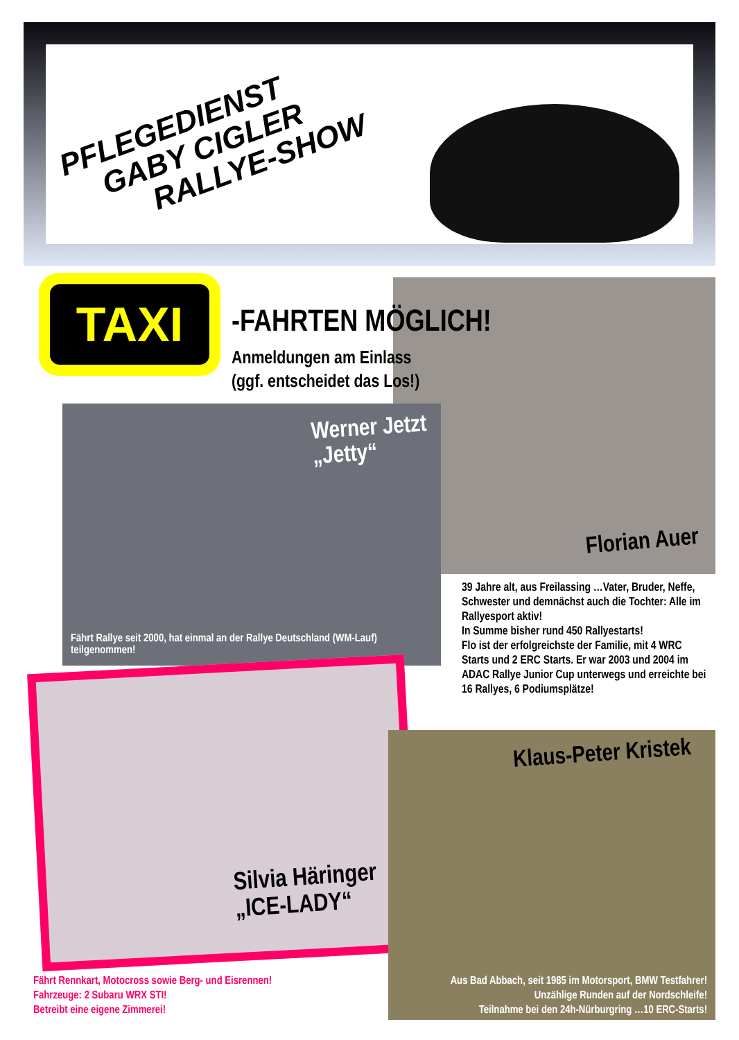PFLEGEDIENST
GABY CIGLER
RALLYE-SHOW
TAXI
-FAHRTEN MÖGLICH!
Anmeldungen am Einlass
(ggf. entscheidet das Los!)
Werner Jetzt
„Jetty“
Fährt Rallye seit 2000, hat einmal an der Rallye Deutschland (WM-Lauf) teilgenommen!
Florian Auer
39 Jahre alt, aus Freilassing …Vater, Bruder, Neffe, Schwester und demnächst auch die Tochter: Alle im Rallyesport aktiv!
In Summe bisher rund 450 Rallyestarts!
Flo ist der erfolgreichste der Familie, mit 4 WRC Starts und 2 ERC Starts. Er war 2003 und 2004 im ADAC Rallye Junior Cup unterwegs und erreichte bei 16 Rallyes, 6 Podiumsplätze!
Silvia Häringer
„ICE-LADY“
Klaus-Peter Kristek
Fährt Rennkart, Motocross sowie Berg- und Eisrennen!
Fahrzeuge: 2 Subaru WRX STI!
Betreibt eine eigene Zimmerei!
Aus Bad Abbach, seit 1985 im Motorsport, BMW Testfahrer!
Unzählige Runden auf der Nordschleife!
Teilnahme bei den 24h-Nürburgring …10 ERC-Starts!